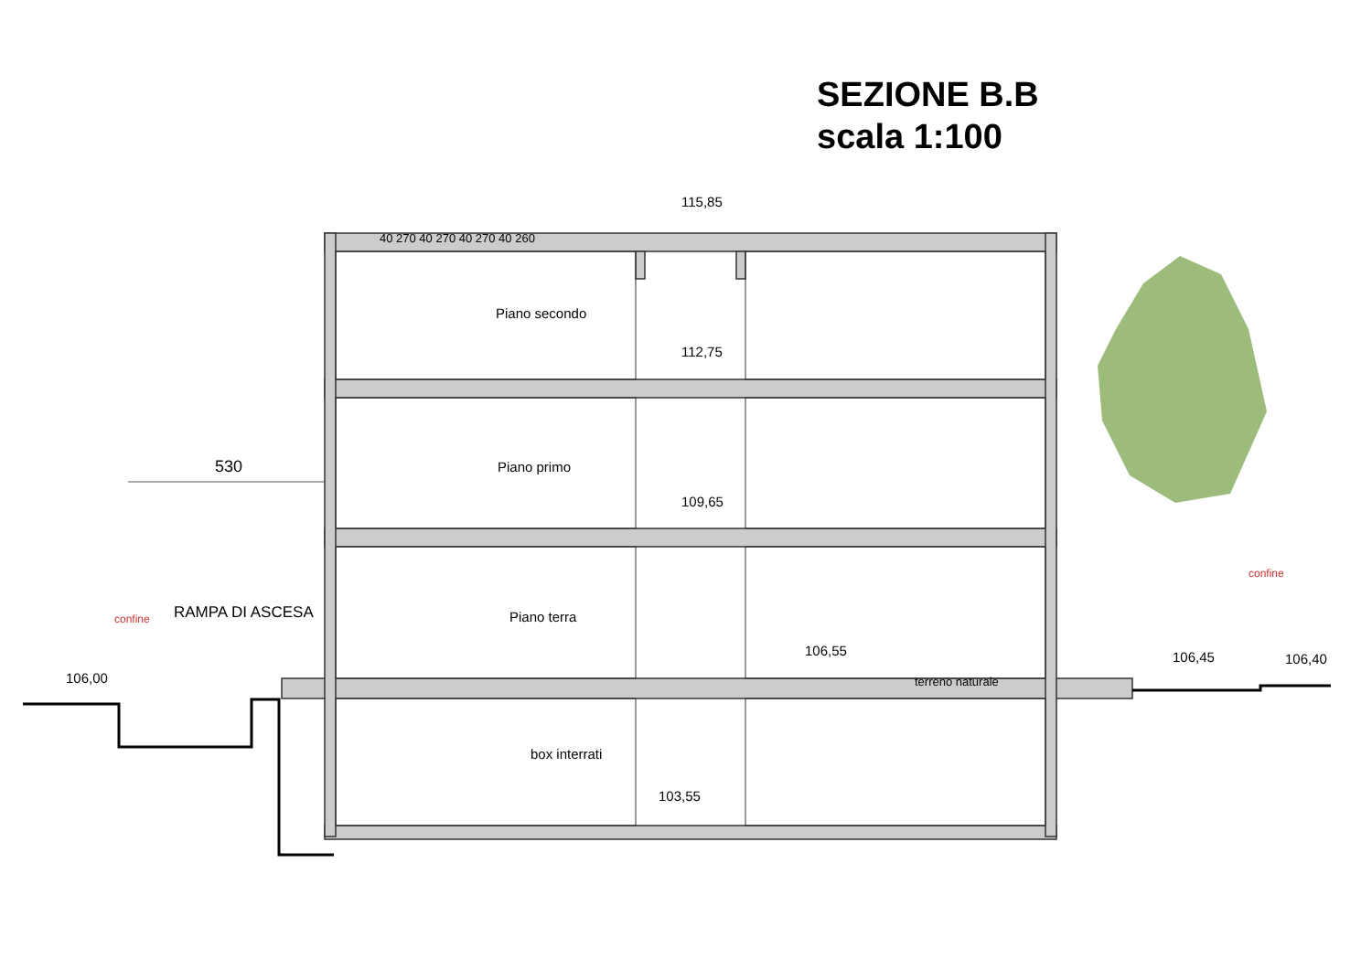SEZIONE B.B
scala 1:100
115,85
112,75
109,65
106,55
103,55
106,00
106,45 106,40
530
Piano secondo
Piano primo
Piano terra
box interrati
terreno naturale
40 270 40 270 40 270 40 260
RAMPA DI ASCESA
confine
confine